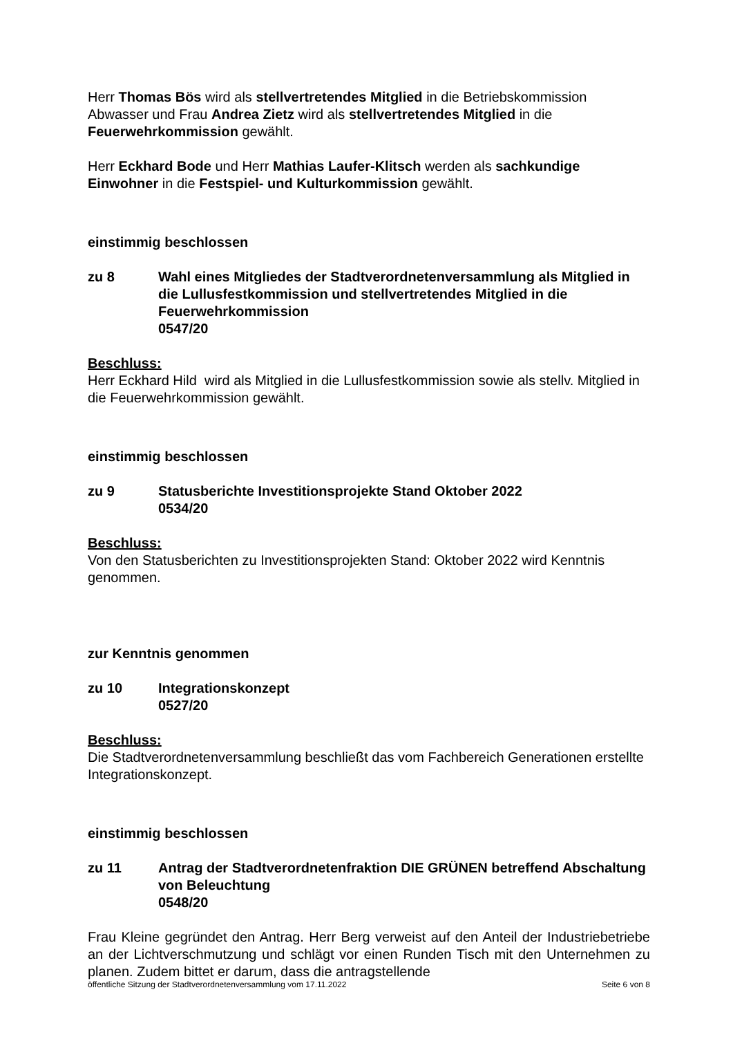Herr Thomas Bös wird als stellvertretendes Mitglied in die Betriebskommission Abwasser und Frau Andrea Zietz wird als stellvertretendes Mitglied in die Feuerwehrkommission gewählt.
Herr Eckhard Bode und Herr Mathias Laufer-Klitsch werden als sachkundige Einwohner in die Festspiel- und Kulturkommission gewählt.
einstimmig beschlossen
zu 8 Wahl eines Mitgliedes der Stadtverordnetenversammlung als Mitglied in die Lullusfestkommission und stellvertretendes Mitglied in die Feuerwehrkommission
0547/20
Beschluss:
Herr Eckhard Hild wird als Mitglied in die Lullusfestkommission sowie als stellv. Mitglied in die Feuerwehrkommission gewählt.
einstimmig beschlossen
zu 9 Statusberichte Investitionsprojekte Stand Oktober 2022
0534/20
Beschluss:
Von den Statusberichten zu Investitionsprojekten Stand: Oktober 2022 wird Kenntnis genommen.
zur Kenntnis genommen
zu 10 Integrationskonzept
0527/20
Beschluss:
Die Stadtverordnetenversammlung beschließt das vom Fachbereich Generationen erstellte Integrationskonzept.
einstimmig beschlossen
zu 11 Antrag der Stadtverordnetenfraktion DIE GRÜNEN betreffend Abschaltung von Beleuchtung
0548/20
Frau Kleine gegründet den Antrag. Herr Berg verweist auf den Anteil der Industriebetriebe an der Lichtverschmutzung und schlägt vor einen Runden Tisch mit den Unternehmen zu planen. Zudem bittet er darum, dass die antragstellende
öffentliche Sitzung der Stadtverordnetenversammlung vom 17.11.2022 Seite 6 von 8